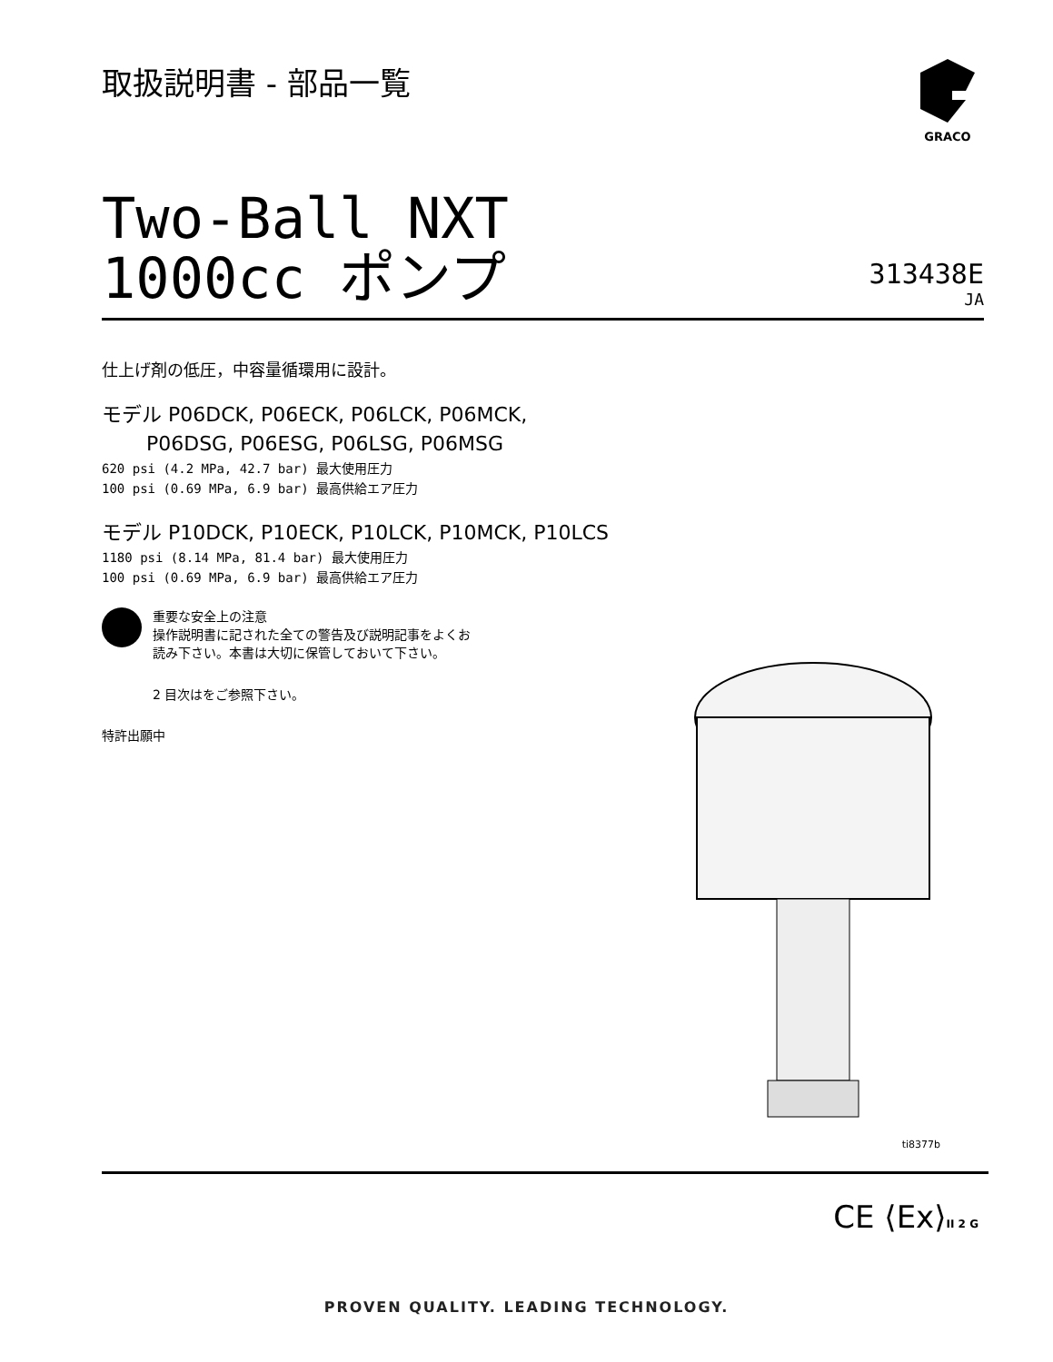取扱説明書 - 部品一覧
GRACO
Two-Ball NXT
1000cc ポンプ
313438E
JA
仕上げ剤の低圧，中容量循環用に設計。
モデル P06DCK, P06ECK, P06LCK, P06MCK,
P06DSG, P06ESG, P06LSG, P06MSG
620 psi (4.2 MPa, 42.7 bar) 最大使用圧力
100 psi (0.69 MPa, 6.9 bar) 最高供給エア圧力
モデル P10DCK, P10ECK, P10LCK, P10MCK, P10LCS
1180 psi (8.14 MPa, 81.4 bar) 最大使用圧力
100 psi (0.69 MPa, 6.9 bar) 最高供給エア圧力
重要な安全上の注意
操作説明書に記された全ての警告及び説明記事をよくお
読み下さい。本書は大切に保管しておいて下さい。
2 目次はをご参照下さい。
特許出願中
ti8377b
CE ⟨Ex⟩II 2 G
PROVEN QUALITY. LEADING TECHNOLOGY.